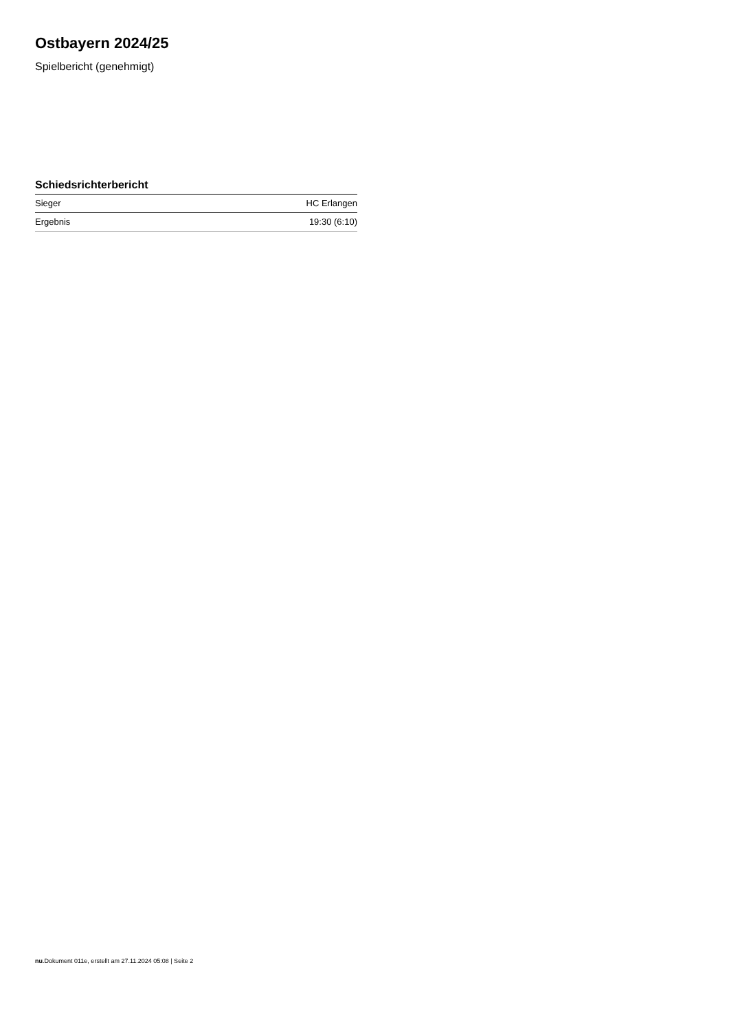Ostbayern 2024/25
Spielbericht (genehmigt)
Schiedsrichterbericht
| Sieger | HC Erlangen |
| Ergebnis | 19:30 (6:10) |
nu.Dokument 011e, erstellt am 27.11.2024 05:08 | Seite 2